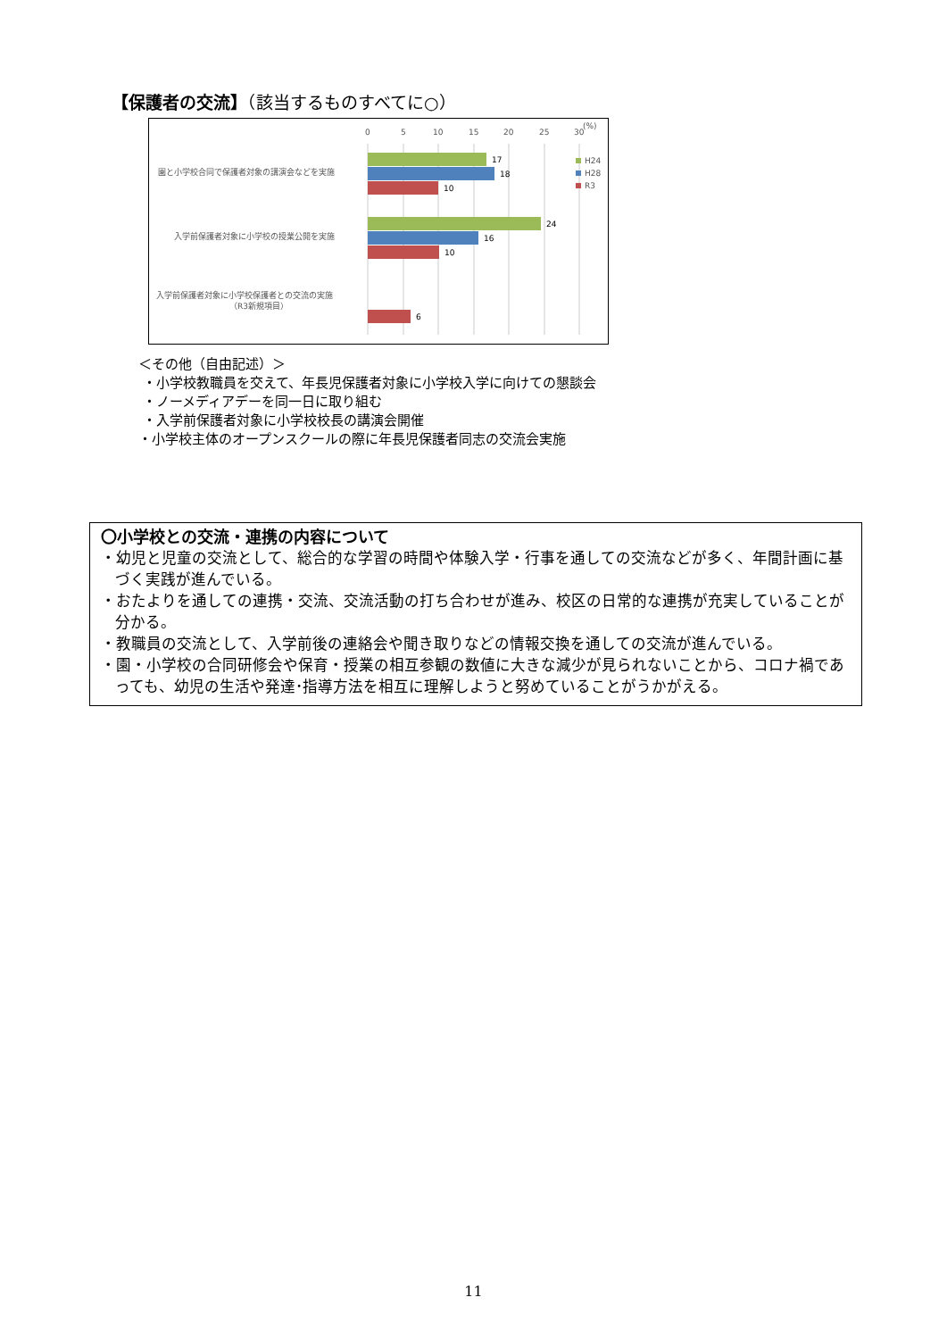【保護者の交流】（該当するものすべてに○）
0
5
10
15
20
25
30
(%)
園と小学校合同で保護者対象の講演会などを実施
入学前保護者対象に小学校の授業公開を実施
入学前保護者対象に小学校保護者との交流の実施
（R3新規項目）
17
18
10
24
16
10
6
H24
H28
R3
＜その他（自由記述）＞
・小学校教職員を交えて、年長児保護者対象に小学校入学に向けての懇談会
・ノーメディアデーを同一日に取り組む
・入学前保護者対象に小学校校長の講演会開催
・小学校主体のオープンスクールの際に年長児保護者同志の交流会実施
〇小学校との交流・連携の内容について
・幼児と児童の交流として、総合的な学習の時間や体験入学・行事を通しての交流などが多く、年間計画に基づく実践が進んでいる。
・おたよりを通しての連携・交流、交流活動の打ち合わせが進み、校区の日常的な連携が充実していることが分かる。
・教職員の交流として、入学前後の連絡会や聞き取りなどの情報交換を通しての交流が進んでいる。
・園・小学校の合同研修会や保育・授業の相互参観の数値に大きな減少が見られないことから、コロナ禍であっても、幼児の生活や発達･指導方法を相互に理解しようと努めていることがうかがえる。
11